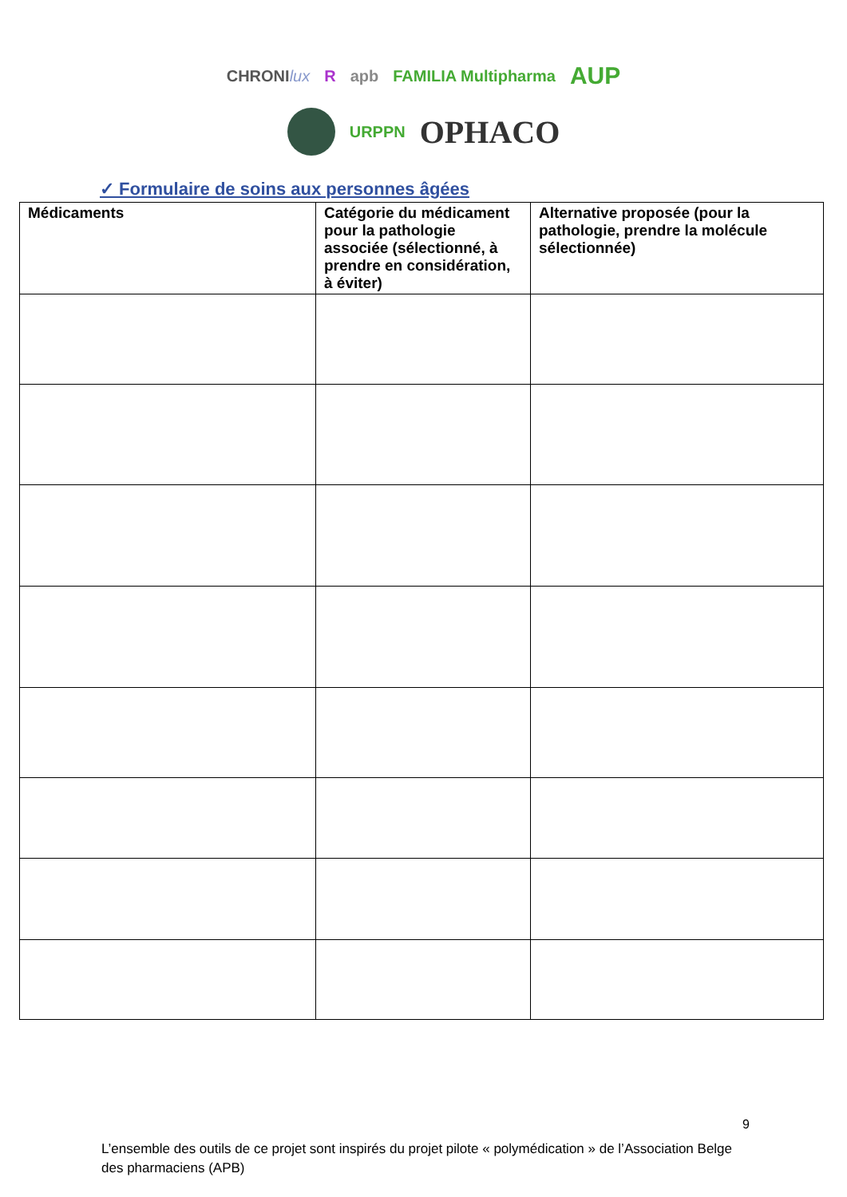CHRONIlux R apb FAMILIA Multipharma AUP
URPPN OPHACO
✓ Formulaire de soins aux personnes âgées
| Médicaments | Catégorie du médicament pour la pathologie associée (sélectionné, à prendre en considération, à éviter) | Alternative proposée (pour la pathologie, prendre la molécule sélectionnée) |
| --- | --- | --- |
9
L’ensemble des outils de ce projet sont inspirés du projet pilote « polymédication » de l’Association Belge des pharmaciens (APB)